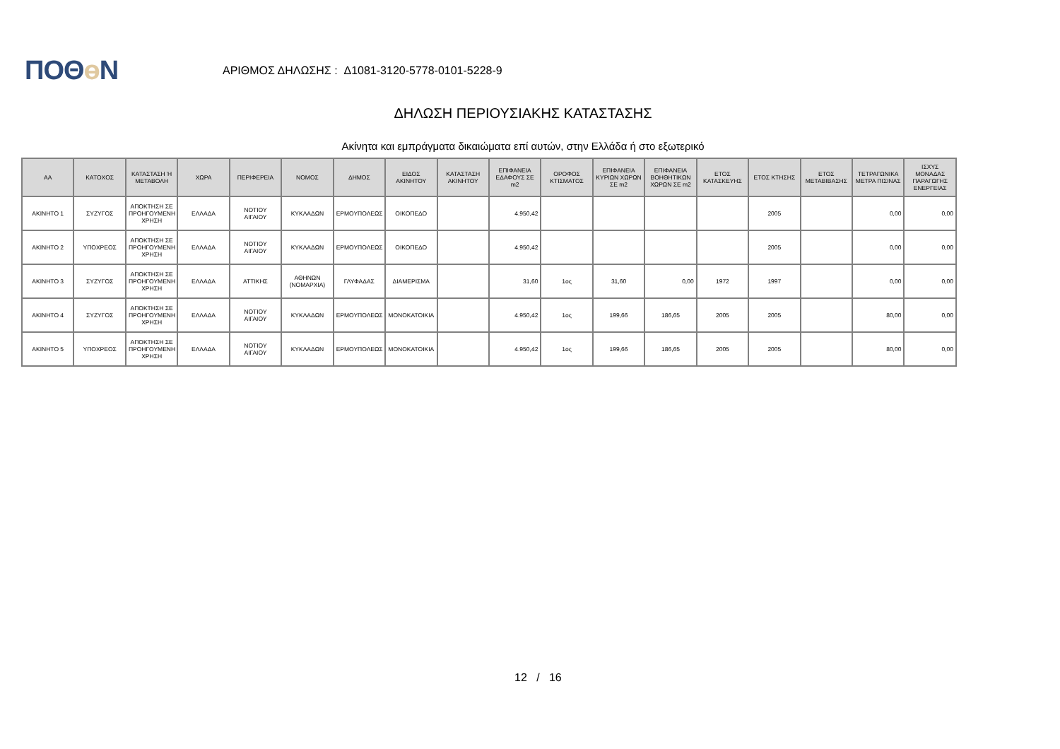ΠΟΘɵ Ν
ΑΡΙΘΜΟΣ ΔΗΛΩΣΗΣ : Δ1081-3120-5778-0101-5228-9
ΔΗΛΩΣΗ ΠΕΡΙΟΥΣΙΑΚΗΣ ΚΑΤΑΣΤΑΣΗΣ
Ακίνητα και εμπράγματα δικαιώματα επί αυτών, στην Ελλάδα ή στο εξωτερικό
| ΑΑ | ΚΑΤΟΧΟΣ | ΚΑΤΑΣΤΑΣΗ Ή ΜΕΤΑΒΟΛΗ | ΧΩΡΑ | ΠΕΡΙΦΕΡΕΙΑ | ΝΟΜΟΣ | ΔΗΜΟΣ | ΕΙΔΟΣ ΑΚΙΝΗΤΟΥ | ΚΑΤΑΣΤΑΣΗ ΑΚΙΝΗΤΟΥ | ΕΠΙΦΑΝΕΙΑ ΕΔΑΦΟΥΣ ΣΕ m2 | ΟΡΟΦΟΣ ΚΤΙΣΜΑΤΟΣ | ΕΠΙΦΑΝΕΙΑ ΚΥΡΙΩΝ ΧΩΡΩΝ ΣΕ m2 | ΕΠΙΦΑΝΕΙΑ ΒΟΗΘΗΤΙΚΩΝ ΧΩΡΩΝ ΣΕ m2 | ΕΤΟΣ ΚΑΤΑΣΚΕΥΗΣ | ΕΤΟΣ ΚΤΗΣΗΣ | ΕΤΟΣ ΜΕΤΑΒΙΒΑΣΗΣ | ΤΕΤΡΑΓΩΝΙΚΑ ΜΕΤΡΑ ΠΙΣΙΝΑΣ | ΙΣΧΥΣ ΜΟΝΑΔΑΣ ΠΑΡΑΓΩΓΗΣ ΕΝΕΡΓΕΙΑΣ |
| --- | --- | --- | --- | --- | --- | --- | --- | --- | --- | --- | --- | --- | --- | --- | --- | --- | --- |
| ΑΚΙΝΗΤΟ 1 | ΣΥΖΥΓΟΣ | ΑΠΟΚΤΗΣΗ ΣΕ ΠΡΟΗΓΟΥΜΕΝΗ ΧΡΗΣΗ | ΕΛΛΑΔΑ | ΝΟΤΙΟΥ ΑΙΓΑΙΟΥ | ΚΥΚΛΑΔΩΝ | ΕΡΜΟΥΠΟΛΕΩΣ | ΟΙΚΟΠΕΔΟ | | 4.950,42 | | | | | 2005 | | 0,00 | 0,00 |
| ΑΚΙΝΗΤΟ 2 | ΥΠΟΧΡΕΟΣ | ΑΠΟΚΤΗΣΗ ΣΕ ΠΡΟΗΓΟΥΜΕΝΗ ΧΡΗΣΗ | ΕΛΛΑΔΑ | ΝΟΤΙΟΥ ΑΙΓΑΙΟΥ | ΚΥΚΛΑΔΩΝ | ΕΡΜΟΥΠΟΛΕΩΣ | ΟΙΚΟΠΕΔΟ | | 4.950,42 | | | | | 2005 | | 0,00 | 0,00 |
| ΑΚΙΝΗΤΟ 3 | ΣΥΖΥΓΟΣ | ΑΠΟΚΤΗΣΗ ΣΕ ΠΡΟΗΓΟΥΜΕΝΗ ΧΡΗΣΗ | ΕΛΛΑΔΑ | ΑΤΤΙΚΗΣ | ΑΘΗΝΩΝ (ΝΟΜΑΡΧΙΑ) | ΓΛΥΦΑΔΑΣ | ΔΙΑΜΕΡΙΣΜΑ | | 31,60 | 1ος | 31,60 | 0,00 | 1972 | 1997 | | 0,00 | 0,00 |
| ΑΚΙΝΗΤΟ 4 | ΣΥΖΥΓΟΣ | ΑΠΟΚΤΗΣΗ ΣΕ ΠΡΟΗΓΟΥΜΕΝΗ ΧΡΗΣΗ | ΕΛΛΑΔΑ | ΝΟΤΙΟΥ ΑΙΓΑΙΟΥ | ΚΥΚΛΑΔΩΝ | ΕΡΜΟΥΠΟΛΕΩΣ | ΜΟΝΟΚΑΤΟΙΚΙΑ | | 4.950,42 | 1ος | 199,66 | 186,65 | 2005 | 2005 | | 80,00 | 0,00 |
| ΑΚΙΝΗΤΟ 5 | ΥΠΟΧΡΕΟΣ | ΑΠΟΚΤΗΣΗ ΣΕ ΠΡΟΗΓΟΥΜΕΝΗ ΧΡΗΣΗ | ΕΛΛΑΔΑ | ΝΟΤΙΟΥ ΑΙΓΑΙΟΥ | ΚΥΚΛΑΔΩΝ | ΕΡΜΟΥΠΟΛΕΩΣ | ΜΟΝΟΚΑΤΟΙΚΙΑ | | 4.950,42 | 1ος | 199,66 | 186,65 | 2005 | 2005 | | 80,00 | 0,00 |
12 / 16